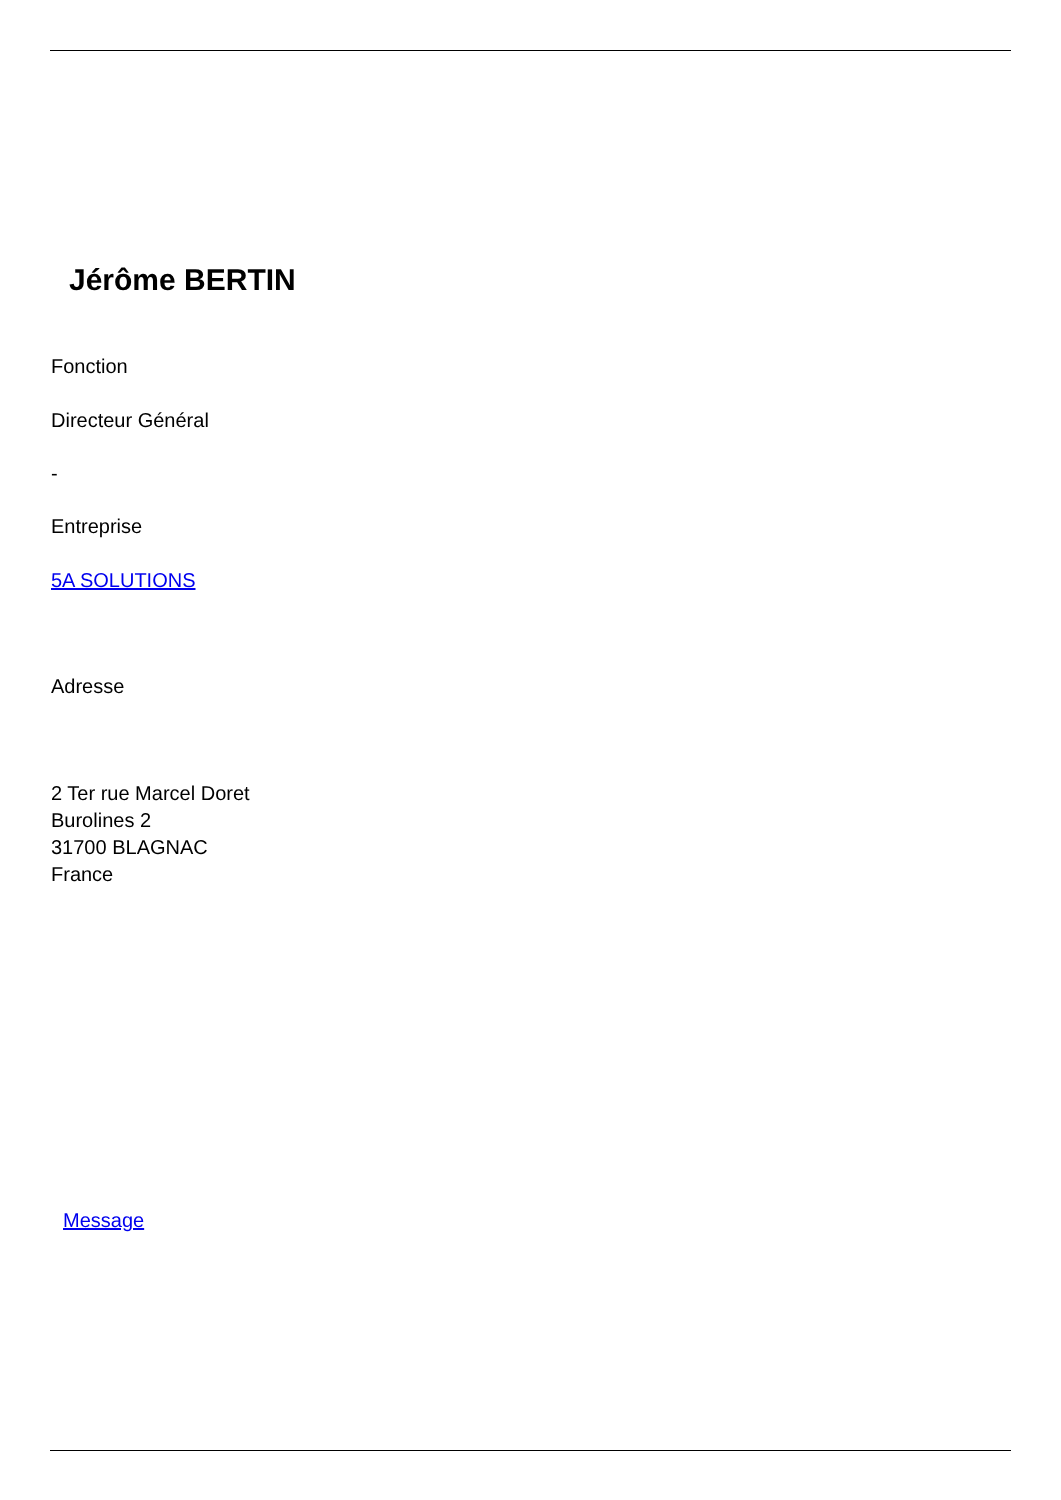Jérôme BERTIN
Fonction
Directeur Général
-
Entreprise
5A SOLUTIONS
Adresse
2 Ter rue Marcel Doret
Burolines 2
31700 BLAGNAC
France
Message